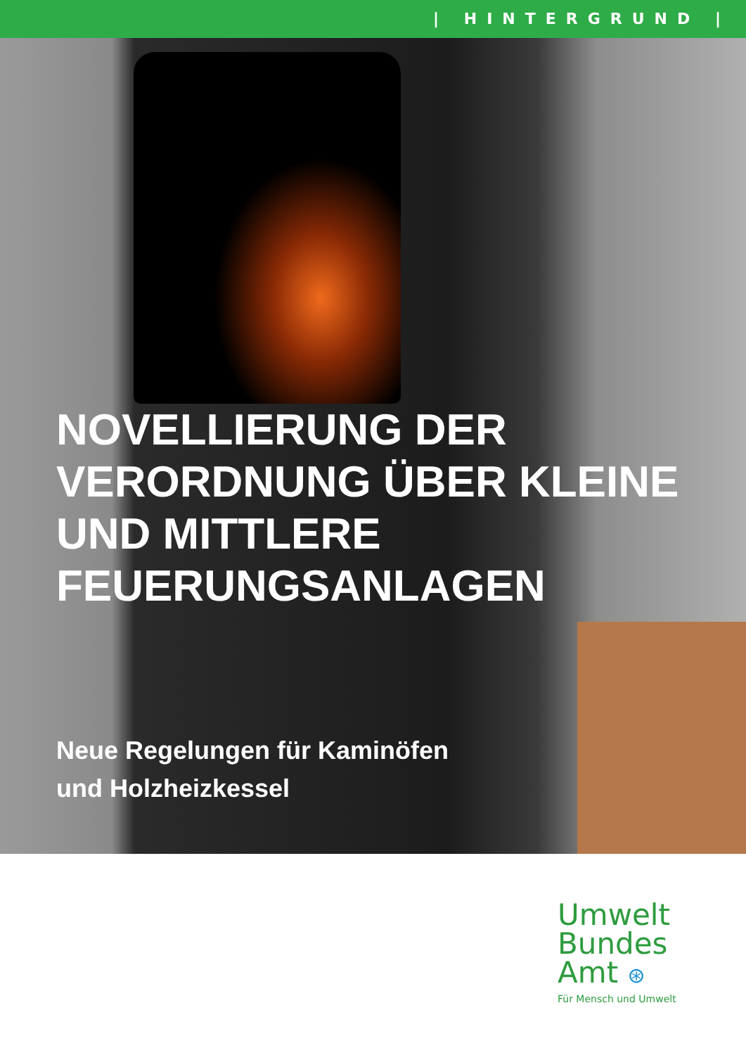| HINTERGRUND |
NOVELLIERUNG DER VERORDNUNG ÜBER KLEINE UND MITTLERE FEUERUNGSANLAGEN
Neue Regelungen für Kaminöfen
und Holzheizkessel
Umwelt
Bundes
Amt ⊛
Für Mensch und Umwelt